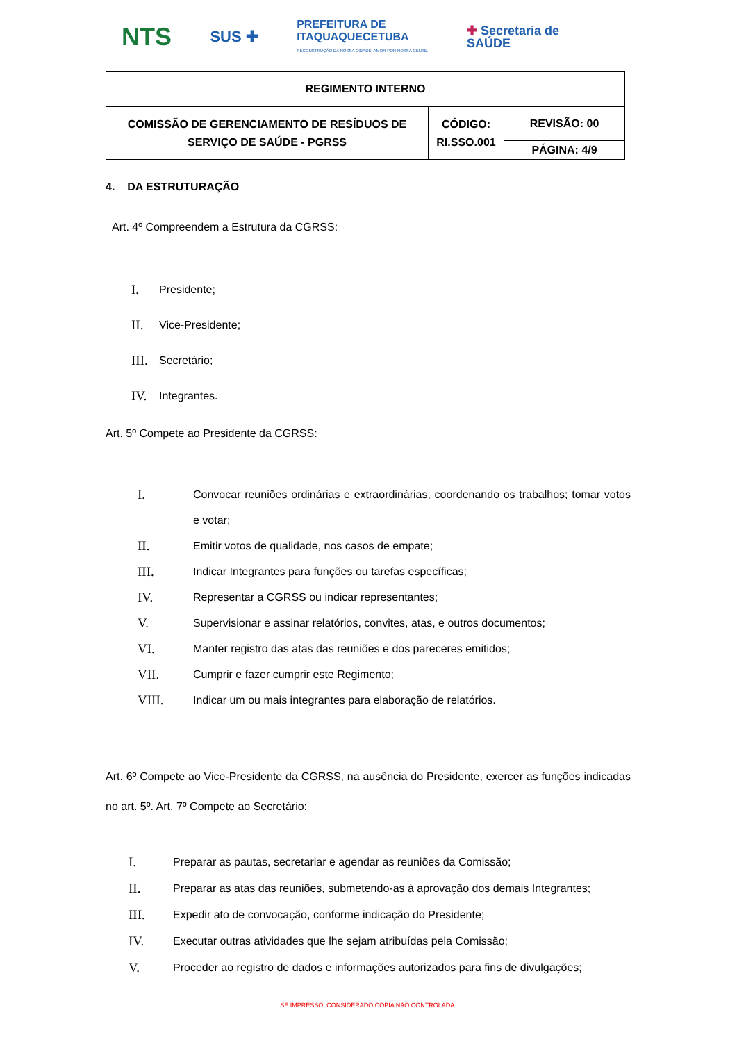NTS SUS ✚ PREFEITURA DE
ITAQUAQUECETUBA
RECONSTRUÇÃO DA NOSSA CIDADE. AMOR POR NOSSA GENTE. ✚ Secretaria de
SAÚDE
| REGIMENTO INTERNO | | |
| COMISSÃO DE GERENCIAMENTO DE RESÍDUOS DE SERVIÇO DE SAÚDE - PGRSS | CÓDIGO: RI.SSO.001 | REVISÃO: 00 |
| | | PÁGINA: 4/9 |
4. DA ESTRUTURAÇÃO
Art. 4º Compreendem a Estrutura da CGRSS:
I. Presidente;
II. Vice-Presidente;
III. Secretário;
IV. Integrantes.
Art. 5º Compete ao Presidente da CGRSS:
I. Convocar reuniões ordinárias e extraordinárias, coordenando os trabalhos; tomar votos e votar;
II. Emitir votos de qualidade, nos casos de empate;
III. Indicar Integrantes para funções ou tarefas específicas;
IV. Representar a CGRSS ou indicar representantes;
V. Supervisionar e assinar relatórios, convites, atas, e outros documentos;
VI. Manter registro das atas das reuniões e dos pareceres emitidos;
VII. Cumprir e fazer cumprir este Regimento;
VIII. Indicar um ou mais integrantes para elaboração de relatórios.
Art. 6º Compete ao Vice-Presidente da CGRSS, na ausência do Presidente, exercer as funções indicadas no art. 5º. Art. 7º Compete ao Secretário:
I. Preparar as pautas, secretariar e agendar as reuniões da Comissão;
II. Preparar as atas das reuniões, submetendo-as à aprovação dos demais Integrantes;
III. Expedir ato de convocação, conforme indicação do Presidente;
IV. Executar outras atividades que lhe sejam atribuídas pela Comissão;
V. Proceder ao registro de dados e informações autorizados para fins de divulgações;
SE IMPRESSO, CONSIDERADO CÓPIA NÃO CONTROLADA.